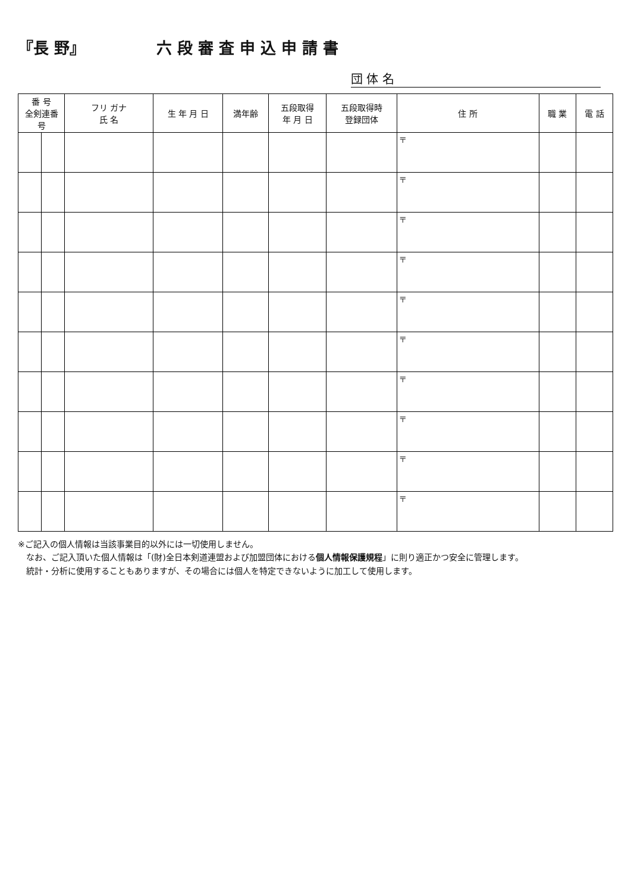『長 野』 六 段 審 査 申 込 申 請 書
団 体 名
| 番 号 全剣連番号 | | フリ ガナ 氏 名 | 生 年 月 日 | 満年齢 | 五段取得 年 月 日 | 五段取得時 登録団体 | 住 所 | 職 業 | 電 話 |
| --- | --- | --- | --- | --- | --- | --- | --- | --- | --- |
| | | | | | | | 〒 | | |
| | | | | | | | 〒 | | |
| | | | | | | | 〒 | | |
| | | | | | | | 〒 | | |
| | | | | | | | 〒 | | |
| | | | | | | | 〒 | | |
| | | | | | | | 〒 | | |
| | | | | | | | 〒 | | |
| | | | | | | | 〒 | | |
| | | | | | | | 〒 | | |
※ご記入の個人情報は当該事業目的以外には一切使用しません。
　なお、ご記入頂いた個人情報は「(財)全日本剣道連盟および加盟団体における個人情報保護規程」に則り適正かつ安全に管理します。
　統計・分析に使用することもありますが、その場合には個人を特定できないように加工して使用します。